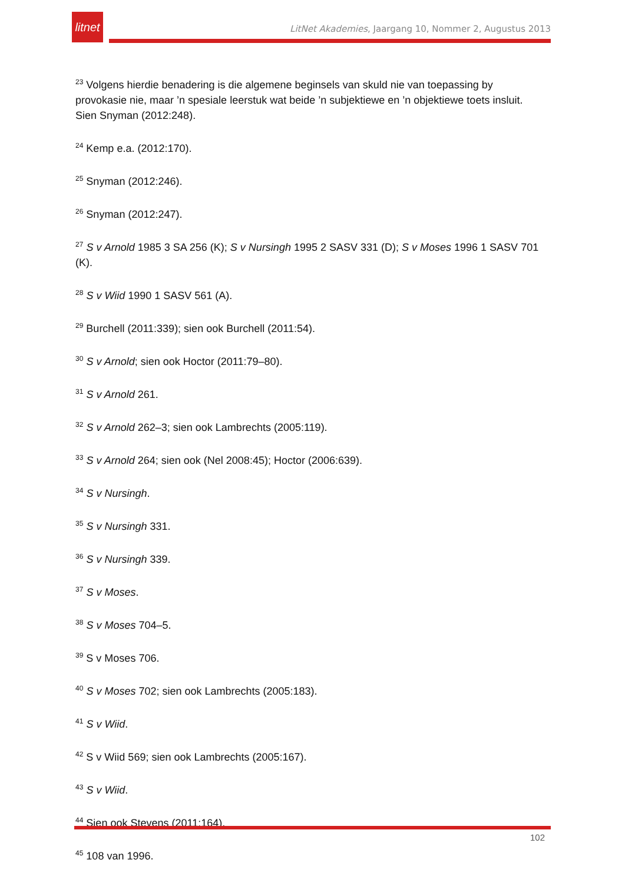litnet
LitNet Akademies, Jaargang 10, Nommer 2, Augustus 2013
<sup>23</sup> Volgens hierdie benadering is die algemene beginsels van skuld nie van toepassing by provokasie nie, maar ’n spesiale leerstuk wat beide ’n subjektiewe en ’n objektiewe toets insluit. Sien Snyman (2012:248).
<sup>24</sup> Kemp e.a. (2012:170).
<sup>25</sup> Snyman (2012:246).
<sup>26</sup> Snyman (2012:247).
<sup>27</sup> S v Arnold 1985 3 SA 256 (K); S v Nursingh 1995 2 SASV 331 (D); S v Moses 1996 1 SASV 701 (K).
<sup>28</sup> S v Wiid 1990 1 SASV 561 (A).
<sup>29</sup> Burchell (2011:339); sien ook Burchell (2011:54).
<sup>30</sup> S v Arnold; sien ook Hoctor (2011:79–80).
<sup>31</sup> S v Arnold 261.
<sup>32</sup> S v Arnold 262–3; sien ook Lambrechts (2005:119).
<sup>33</sup> S v Arnold 264; sien ook (Nel 2008:45); Hoctor (2006:639).
<sup>34</sup> S v Nursingh.
<sup>35</sup> S v Nursingh 331.
<sup>36</sup> S v Nursingh 339.
<sup>37</sup> S v Moses.
<sup>38</sup> S v Moses 704–5.
<sup>39</sup> S v Moses 706.
<sup>40</sup> S v Moses 702; sien ook Lambrechts (2005:183).
<sup>41</sup> S v Wiid.
<sup>42</sup> S v Wiid 569; sien ook Lambrechts (2005:167).
<sup>43</sup> S v Wiid.
<sup>44</sup> Sien ook Stevens (2011:164).
<sup>45</sup> 108 van 1996.
102